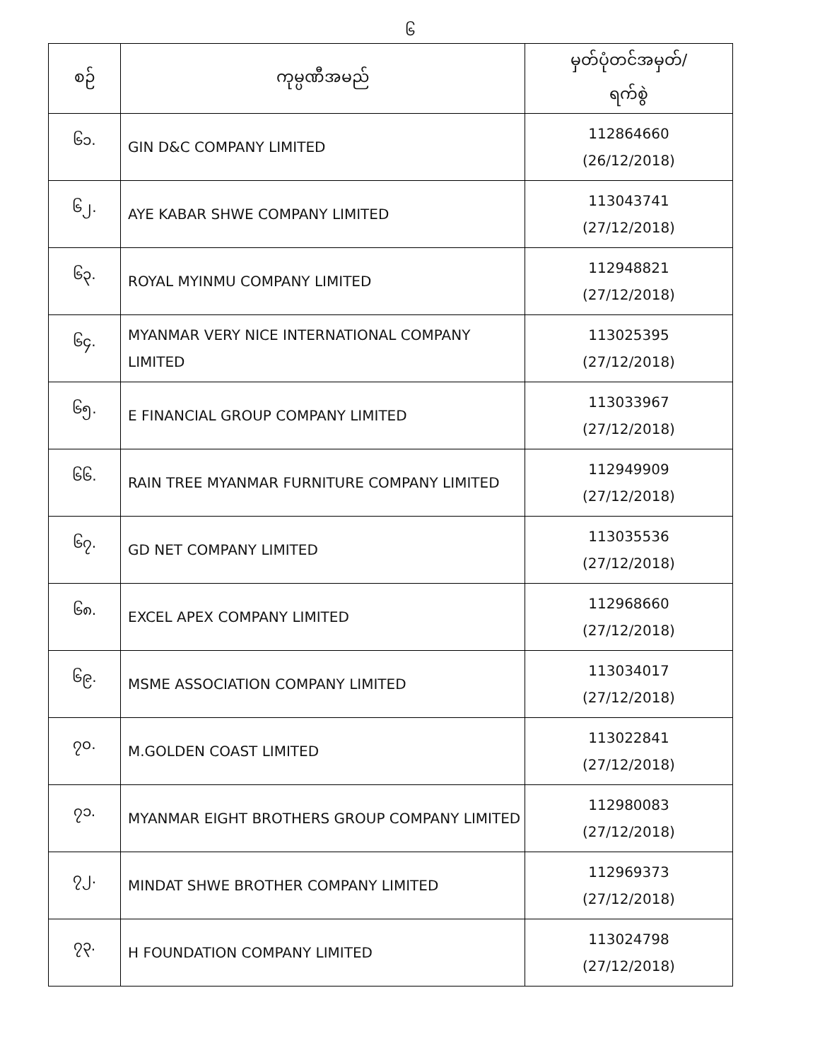၆
| စဉ် | ကုမ္ပဏီအမည် | မှတ်ပုံတင်အမှတ်/ ရက်စွဲ |
| --- | --- | --- |
| ၆၁. | GIN D&C COMPANY LIMITED | 112864660 (26/12/2018) |
| ၆၂. | AYE KABAR SHWE COMPANY LIMITED | 113043741 (27/12/2018) |
| ၆၃. | ROYAL MYINMU COMPANY LIMITED | 112948821 (27/12/2018) |
| ၆၄. | MYANMAR VERY NICE INTERNATIONAL COMPANY LIMITED | 113025395 (27/12/2018) |
| ၆၅. | E FINANCIAL GROUP COMPANY LIMITED | 113033967 (27/12/2018) |
| ၆၆. | RAIN TREE MYANMAR FURNITURE COMPANY LIMITED | 112949909 (27/12/2018) |
| ၆၇. | GD NET COMPANY LIMITED | 113035536 (27/12/2018) |
| ၆၈. | EXCEL APEX COMPANY LIMITED | 112968660 (27/12/2018) |
| ၆၉. | MSME ASSOCIATION COMPANY LIMITED | 113034017 (27/12/2018) |
| ၇၀. | M.GOLDEN COAST LIMITED | 113022841 (27/12/2018) |
| ၇၁. | MYANMAR EIGHT BROTHERS GROUP COMPANY LIMITED | 112980083 (27/12/2018) |
| ၇၂. | MINDAT SHWE BROTHER COMPANY LIMITED | 112969373 (27/12/2018) |
| ၇၃. | H FOUNDATION COMPANY LIMITED | 113024798 (27/12/2018) |